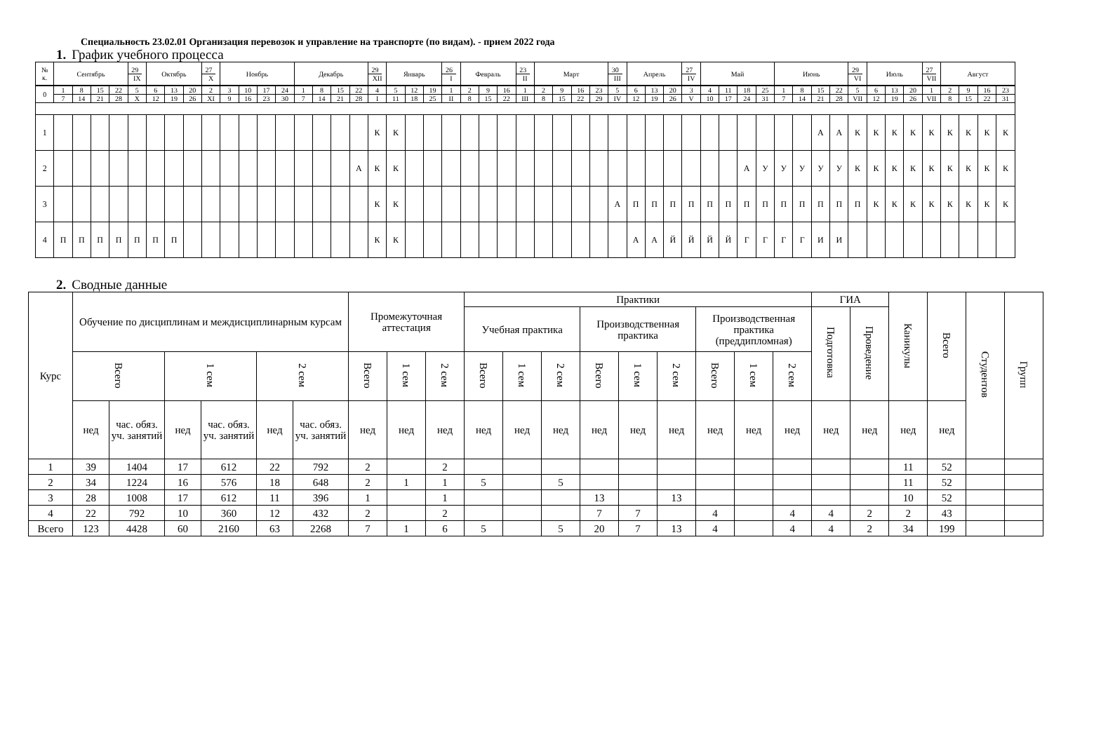Специальность 23.02.01 Организация перевозок и управление на транспорте (по видам). - прием 2022 года
1. График учебного процесса
| № к. | Сентябрь | | | | 29 IX | Октябрь | | | 27 X | Ноябрь | | | | Декабрь | | | | 29 XII | Январь | | | 26 I | Февраль | | | 23 II | Март | | | | 30 III | Апрель | | | 27 IV | Май | | | | Июнь | | | | 29 VI | Июль | | | 27 VII | Август | | | |
| 0 | 1 | 8 | 15 | 22 | 5 | 6 | 13 | 20 | 2 | 3 | 10 | 17 | 24 | 1 | 8 | 15 | 22 | 4 | 5 | 12 | 19 | 1 | 2 | 9 | 16 | 1 | 2 | 9 | 16 | 23 | 5 | 6 | 13 | 20 | 3 | 4 | 11 | 18 | 25 | 1 | 8 | 15 | 22 | 5 | 6 | 13 | 20 | 1 | 2 | 9 | 16 | 23 |
| | 7 | 14 | 21 | 28 | X | 12 | 19 | 26 | XI | 9 | 16 | 23 | 30 | 7 | 14 | 21 | 28 | I | 11 | 18 | 25 | II | 8 | 15 | 22 | III | 8 | 15 | 22 | 29 | IV | 12 | 19 | 26 | V | 10 | 17 | 24 | 31 | 7 | 14 | 21 | 28 | VII | 12 | 19 | 26 | VII | 8 | 15 | 22 | 31 |
| 1 | | | | | | | | | | | | | | | | | | К | К | | | | | | | | | | | | | | | | | | | | | | | А | А | К | К | К | К | К | К | К | К | К |
| 2 | | | | | | | | | | | | | | | | | А | К | К | | | | | | | | | | | | | | | | | | | А | У | У | У | У | У | К | К | К | К | К | К | К | К | К |
| 3 | | | | | | | | | | | | | | | | | | К | К | | | | | | | | | | | | А | П | П | П | П | П | П | П | П | П | П | П | П | П | К | К | К | К | К | К | К | К |
| 4 | П | П | П | П | П | П | П | | | | | | | | | | | К | К | | | | | | | | | | | | | А | А | Й | Й | Й | Й | Г | Г | Г | Г | И | И | | | | | | | | | |
2. Сводные данные
| Курс | Обучение по дисциплинам и междисциплинарным курсам | | | | | | Промежуточная аттестация | | | Практики | | | | | | | | | ГИА | | Каникулы | Всего | Студентов | Групп |
| --- | --- | --- | --- | --- | --- | --- | --- | --- | --- | --- | --- | --- | --- | --- | --- | --- | --- | --- | --- | --- | --- | --- | --- | --- |
| | | | | | | | | | | Учебная практика | | | Производственная практика | | | Производственная практика (преддипломная) | | | Подготовка | Проведение | | | | |
| | Всего | | 1 сем | | 2 сем | | Всего | 1 сем | 2 сем | Всего | 1 сем | 2 сем | Всего | 1 сем | 2 сем | Всего | 1 сем | 2 сем | | | | | | |
| | нед | час. обяз. уч. занятий | нед | час. обяз. уч. занятий | нед | час. обяз. уч. занятий | нед | нед | нед | нед | нед | нед | нед | нед | нед | нед | нед | нед | нед | нед | нед | нед | | |
| 1 | 39 | 1404 | 17 | 612 | 22 | 792 | 2 | | 2 | | | | | | | | | | | | 11 | 52 | | |
| 2 | 34 | 1224 | 16 | 576 | 18 | 648 | 2 | 1 | 1 | 5 | | 5 | | | | | | | | | 11 | 52 | | |
| 3 | 28 | 1008 | 17 | 612 | 11 | 396 | 1 | | 1 | | | | 13 | | 13 | | | | | | 10 | 52 | | |
| 4 | 22 | 792 | 10 | 360 | 12 | 432 | 2 | | 2 | | | | 7 | 7 | | 4 | | 4 | 4 | 2 | 2 | 43 | | |
| Всего | 123 | 4428 | 60 | 2160 | 63 | 2268 | 7 | 1 | 6 | 5 | | 5 | 20 | 7 | 13 | 4 | | 4 | 4 | 2 | 34 | 199 | | |